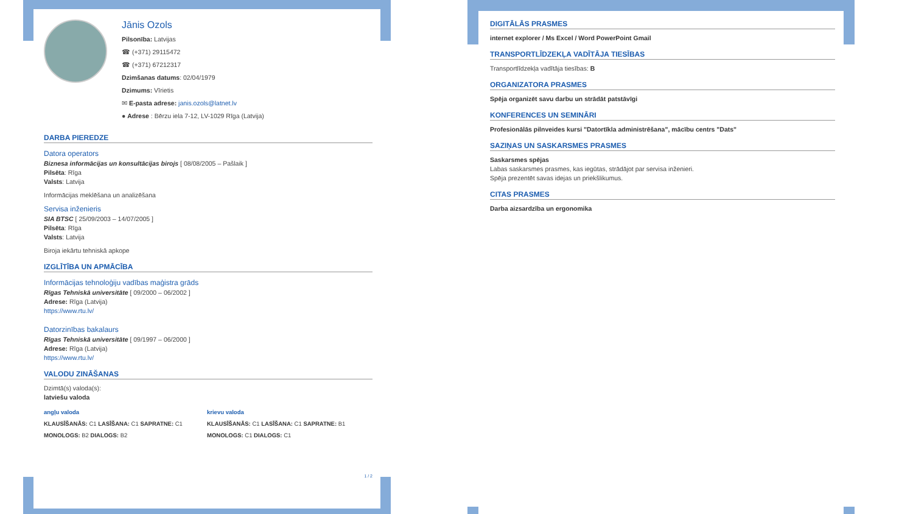Jānis Ozols
Pilsonība: Latvijas
☎ (+371) 29115472
☎ (+371) 67212317
Dzimšanas datums: 02/04/1979
Dzimums: Vīrietis
✉ E-pasta adrese: janis.ozols@latnet.lv
● Adrese : Bērzu iela 7-12, LV-1029 Rīga (Latvija)
DARBA PIEREDZE
Datora operators
Biznesa informācijas un konsultācijas birojs [ 08/08/2005 – Pašlaik ]
Pilsēta: Rīga
Valsts: Latvija
Informācijas meklēšana un analizēšana
Servisa inženieris
SIA BTSC [ 25/09/2003 – 14/07/2005 ]
Pilsēta: Rīga
Valsts: Latvija
Biroja iekārtu tehniskā apkope
IZGLĪTĪBA UN APMĀCĪBA
Informācijas tehnoloģiju vadības maģistra grāds
Rīgas Tehniskā universitāte [ 09/2000 – 06/2002 ]
Adrese: Rīga (Latvija)
https://www.rtu.lv/
Datorzinības bakalaurs
Rīgas Tehniskā universitāte [ 09/1997 – 06/2000 ]
Adrese: Rīga (Latvija)
https://www.rtu.lv/
VALODU ZINĀŠANAS
Dzimtā(s) valoda(s):
latviešu valoda
angļu valoda
KLAUSĪŠANĀS: C1 LASĪŠANA: C1 SAPRATNE: C1
MONOLOGS: B2 DIALOGS: B2
krievu valoda
KLAUSĪŠANĀS: C1 LASĪŠANA: C1 SAPRATNE: B1
MONOLOGS: C1 DIALOGS: C1
1 / 2
DIGITĀLĀS PRASMES
internet explorer / Ms Excel / Word PowerPoint Gmail
TRANSPORTLĪDZEKĻA VADĪTĀJA TIESĪBAS
Transportlīdzekļa vadītāja tiesības: B
ORGANIZATORA PRASMES
Spēja organizēt savu darbu un strādāt patstāvīgi
KONFERENCES UN SEMINĀRI
Profesionālās pilnveides kursi "Datortīkla administrēšana", mācību centrs "Dats"
SAZIŅAS UN SASKARSMES PRASMES
Saskarsmes spējas
Labas saskarsmes prasmes, kas iegūtas, strādājot par servisa inženieri.
Spēja prezentēt savas idejas un priekšlikumus.
CITAS PRASMES
Darba aizsardzība un ergonomika